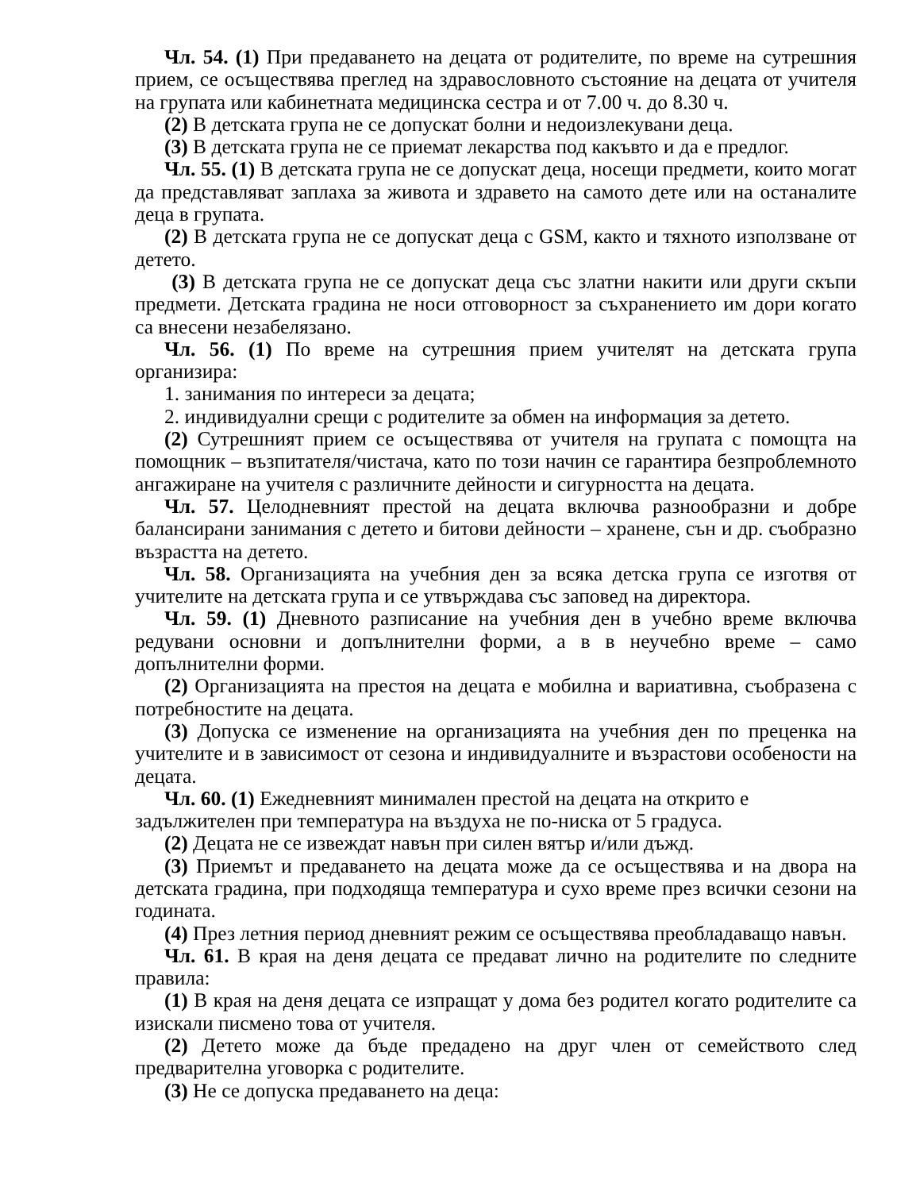Чл. 54. (1) При предаването на децата от родителите, по време на сутрешния прием, се осъществява преглед на здравословното състояние на децата от учителя на групата или кабинетната медицинска сестра и от 7.00 ч. до 8.30 ч.
(2) В детската група не се допускат болни и недоизлекувани деца.
(3) В детската група не се приемат лекарства под какъвто и да е предлог.
Чл. 55. (1) В детската група не се допускат деца, носещи предмети, които могат да представляват заплаха за живота и здравето на самото дете или на останалите деца в групата.
(2) В детската група не се допускат деца с GSM, както и тяхното използване от детето.
(3) В детската група не се допускат деца със златни накити или други скъпи предмети. Детската градина не носи отговорност за съхранението им дори когато са внесени незабелязано.
Чл. 56. (1) По време на сутрешния прием учителят на детската група организира:
1. занимания по интереси за децата;
2. индивидуални срещи с родителите за обмен на информация за детето.
(2) Сутрешният прием се осъществява от учителя на групата с помощта на помощник – възпитателя/чистача, като по този начин се гарантира безпроблемното ангажиране на учителя с различните дейности и сигурността на децата.
Чл. 57. Целодневният престой на децата включва разнообразни и добре балансирани занимания с детето и битови дейности – хранене, сън и др. съобразно възрастта на детето.
Чл. 58. Организацията на учебния ден за всяка детска група се изготвя от учителите на детската група и се утвърждава със заповед на директора.
Чл. 59. (1) Дневното разписание на учебния ден в учебно време включва редувани основни и допълнителни форми, а в в неучебно време – само допълнителни форми.
(2) Организацията на престоя на децата е мобилна и вариативна, съобразена с потребностите на децата.
(3) Допуска се изменение на организацията на учебния ден по преценка на учителите и в зависимост от сезона и индивидуалните и възрастови особености на децата.
Чл. 60. (1) Ежедневният минимален престой на децата на открито е
задължителен при температура на въздуха не по-ниска от 5 градуса.
(2) Децата не се извеждат навън при силен вятър и/или дъжд.
(3) Приемът и предаването на децата може да се осъществява и на двора на детската градина, при подходяща температура и сухо време през всички сезони на годината.
(4) През летния период дневният режим се осъществява преобладаващо навън.
Чл. 61. В края на деня децата се предават лично на родителите по следните правила:
(1) В края на деня децата се изпращат у дома без родител когато родителите са изискали писмено това от учителя.
(2) Детето може да бъде предадено на друг член от семейството след предварителна уговорка с родителите.
(3) Не се допуска предаването на деца: